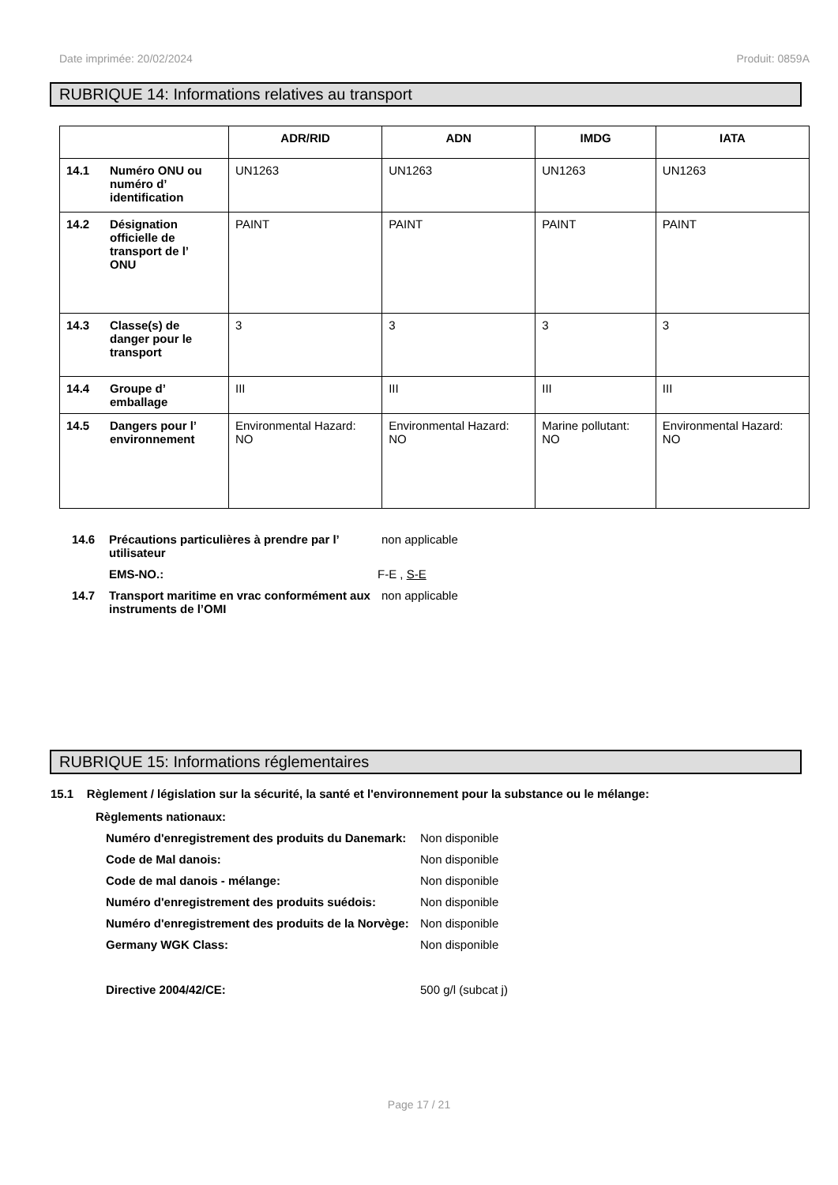Date imprimée: 20/02/2024 Produit: 0859A
RUBRIQUE 14: Informations relatives au transport
| | ADR/RID | ADN | IMDG | IATA |
| --- | --- | --- | --- | --- |
| 14.1 Numéro ONU ou numéro d’ identification | UN1263 | UN1263 | UN1263 | UN1263 |
| 14.2 Désignation officielle de transport de l’ ONU | PAINT | PAINT | PAINT | PAINT |
| 14.3 Classe(s) de danger pour le transport | 3 | 3 | 3 | 3 |
| 14.4 Groupe d’ emballage | III | III | III | III |
| 14.5 Dangers pour l’ environnement | Environmental Hazard: NO | Environmental Hazard: NO | Marine pollutant: NO | Environmental Hazard: NO |
14.6 Précautions particulières à prendre par l’ utilisateur non applicable
EMS-NO.: F-E , S-E
14.7 Transport maritime en vrac conformément aux instruments de l’OMI non applicable
RUBRIQUE 15: Informations réglementaires
15.1 Règlement / législation sur la sécurité, la santé et l'environnement pour la substance ou le mélange:
Règlements nationaux:
Numéro d'enregistrement des produits du Danemark: Non disponible
Code de Mal danois: Non disponible
Code de mal danois - mélange: Non disponible
Numéro d'enregistrement des produits suédois: Non disponible
Numéro d'enregistrement des produits de la Norvège: Non disponible
Germany WGK Class: Non disponible
Directive 2004/42/CE: 500 g/l (subcat j)
Page 17 / 21